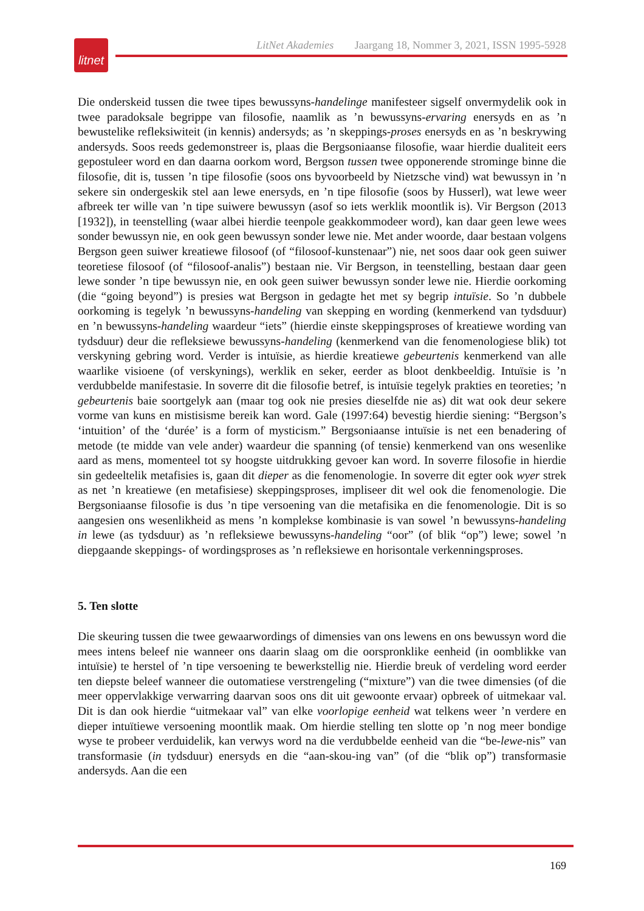LitNet Akademies Jaargang 18, Nommer 3, 2021, ISSN 1995-5928
litnet
Die onderskeid tussen die twee tipes bewussyns-handelinge manifesteer sigself onvermydelik ook in twee paradoksale begrippe van filosofie, naamlik as ’n bewussyns-ervaring enersyds en as ’n bewustelike refleksiwiteit (in kennis) andersyds; as ’n skeppings-proses enersyds en as ’n beskrywing andersyds. Soos reeds gedemonstreer is, plaas die Bergsoniaanse filosofie, waar hierdie dualiteit eers gepostuleer word en dan daarna oorkom word, Bergson tussen twee opponerende strominge binne die filosofie, dit is, tussen ’n tipe filosofie (soos ons byvoorbeeld by Nietzsche vind) wat bewussyn in ’n sekere sin ondergeskik stel aan lewe enersyds, en ’n tipe filosofie (soos by Husserl), wat lewe weer afbreek ter wille van ’n tipe suiwere bewussyn (asof so iets werklik moontlik is). Vir Bergson (2013 [1932]), in teenstelling (waar albei hierdie teenpole geakkommodeer word), kan daar geen lewe wees sonder bewussyn nie, en ook geen bewussyn sonder lewe nie. Met ander woorde, daar bestaan volgens Bergson geen suiwer kreatiewe filosoof (of “filosoof-kunstenaar”) nie, net soos daar ook geen suiwer teoretiese filosoof (of “filosoof-analis”) bestaan nie. Vir Bergson, in teenstelling, bestaan daar geen lewe sonder ’n tipe bewussyn nie, en ook geen suiwer bewussyn sonder lewe nie. Hierdie oorkoming (die “going beyond”) is presies wat Bergson in gedagte het met sy begrip intuïsie. So ’n dubbele oorkoming is tegelyk ’n bewussyns-handeling van skepping en wording (kenmerkend van tydsduur) en ’n bewussyns-handeling waardeur “iets” (hierdie einste skeppingsproses of kreatiewe wording van tydsduur) deur die refleksiewe bewussyns-handeling (kenmerkend van die fenomenologiese blik) tot verskyning gebring word. Verder is intuïsie, as hierdie kreatiewe gebeurtenis kenmerkend van alle waarlike visioene (of verskynings), werklik en seker, eerder as bloot denkbeeldig. Intuïsie is ’n verdubbelde manifestasie. In soverre dit die filosofie betref, is intuïsie tegelyk prakties en teoreties; ’n gebeurtenis baie soortgelyk aan (maar tog ook nie presies dieselfde nie as) dit wat ook deur sekere vorme van kuns en mistisisme bereik kan word. Gale (1997:64) bevestig hierdie siening: “Bergson’s ‘intuition’ of the ‘durée’ is a form of mysticism.” Bergsoniaanse intuïsie is net een benadering of metode (te midde van vele ander) waardeur die spanning (of tensie) kenmerkend van ons wesenlike aard as mens, momenteel tot sy hoogste uitdrukking gevoer kan word. In soverre filosofie in hierdie sin gedeeltelik metafisies is, gaan dit dieper as die fenomenologie. In soverre dit egter ook wyer strek as net ’n kreatiewe (en metafisiese) skeppingsproses, impliseer dit wel ook die fenomenologie. Die Bergsoniaanse filosofie is dus ’n tipe versoening van die metafisika en die fenomenologie. Dit is so aangesien ons wesenlikheid as mens ’n komplekse kombinasie is van sowel ’n bewussyns-handeling in lewe (as tydsduur) as ’n refleksiewe bewussyns-handeling “oor” (of blik “op”) lewe; sowel ’n diepgaande skeppings- of wordingsproses as ’n refleksiewe en horisontale verkenningsproses.
5. Ten slotte
Die skeuring tussen die twee gewaarwordings of dimensies van ons lewens en ons bewussyn word die mees intens beleef nie wanneer ons daarin slaag om die oorspronklike eenheid (in oomblikke van intuïsie) te herstel of ’n tipe versoening te bewerkstellig nie. Hierdie breuk of verdeling word eerder ten diepste beleef wanneer die outomatiese verstrengeling (“mixture”) van die twee dimensies (of die meer oppervlakkige verwarring daarvan soos ons dit uit gewoonte ervaar) opbreek of uitmekaar val. Dit is dan ook hierdie “uitmekaar val” van elke voorlopige eenheid wat telkens weer ’n verdere en dieper intuïtiewe versoening moontlik maak. Om hierdie stelling ten slotte op ’n nog meer bondige wyse te probeer verduidelik, kan verwys word na die verdubbelde eenheid van die “be-lewe-nis” van transformasie (in tydsduur) enersyds en die “aan-skou-ing van” (of die “blik op”) transformasie andersyds. Aan die een
169